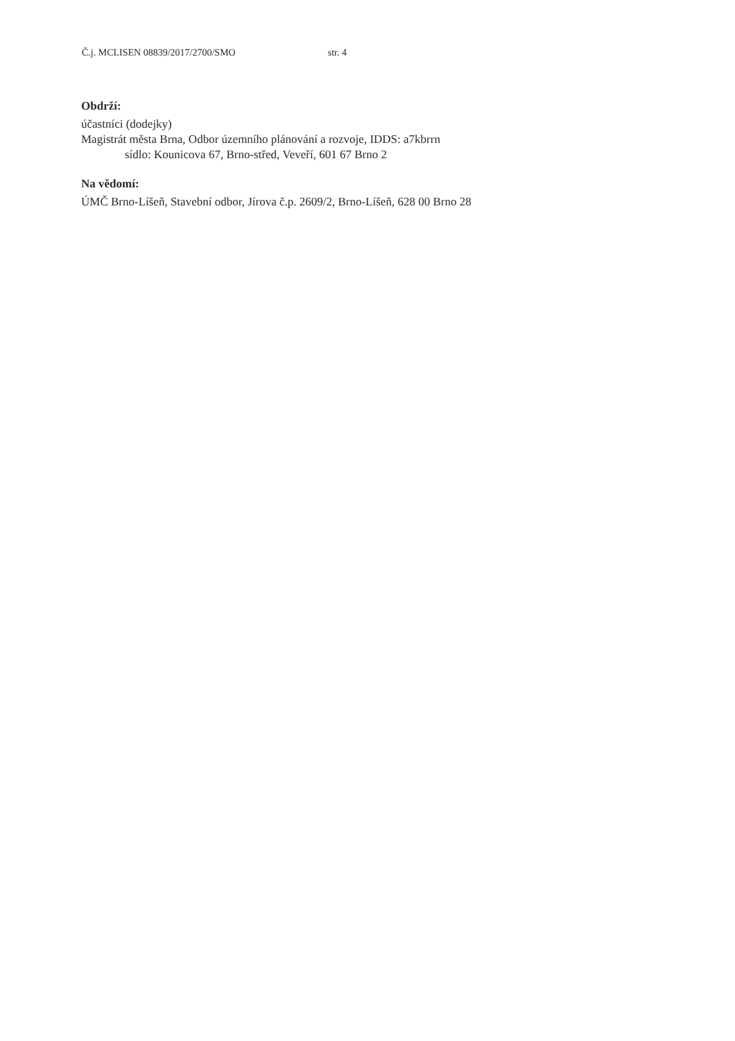Č.j. MCLISEN 08839/2017/2700/SMO str. 4
Obdrží:
účastníci (dodejky)
Magistrát města Brna, Odbor územního plánování a rozvoje, IDDS: a7kbrrn
sídlo: Kounicova 67, Brno-střed, Veveří, 601 67 Brno 2
Na vědomí:
ÚMČ Brno-Líšeň, Stavební odbor, Jírova č.p. 2609/2, Brno-Líšeň, 628 00 Brno 28